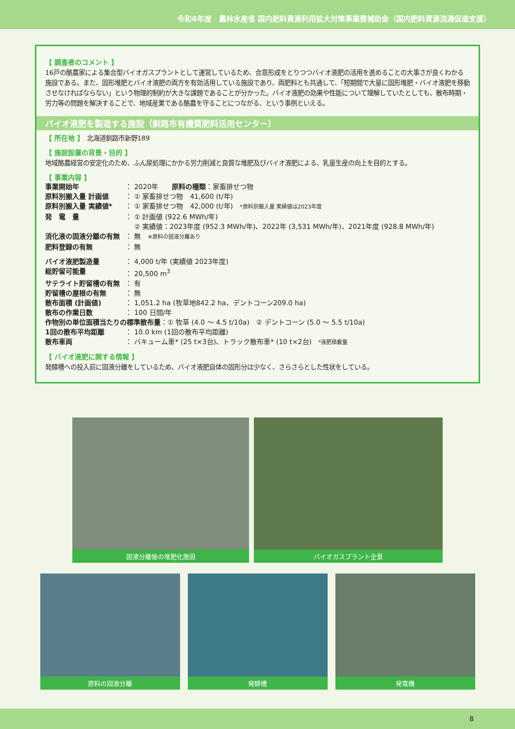令和6年度　農林水産省 国内肥料資源利用拡大対策事業費補助金（国内肥料資源流通促進支援）
【 調査者のコメント 】
16戸の酪農家による集合型バイオガスプラントとして運営しているため、合意形成をとりつつバイオ液肥の活用を進めることの大事さが良くわかる施設である。また、固形堆肥とバイオ液肥の両方を有効活用している施設であり、両肥料とも共通して、「短期間で大量に固形堆肥・バイオ液肥を移動させなければならない」という物理的制約が大きな課題であることが分かった。バイオ液肥の効果や性能について理解していたとしても、散布時期・労力等の問題を解決することで、地域産業である酪農を守ることにつながる、という事例といえる。
バイオ液肥を製造する施設（釧路市有機質肥料活用センター）
【 所在地 】　北海道釧路市新野189
【 施設設置の背景・目的 】
地域酪農経営の安定化のため、ふん尿処理にかかる労力削減と良質な堆肥及びバイオ液肥による、乳量生産の向上を目的とする。
【 事業内容 】
| 事業開始年 | ： 2020年 原料の種類 ：家畜排せつ物 |
| 原料別搬入量 計画値 | ： ① 家畜排せつ物 41,600 (t/年) |
| 原料別搬入量 実績値* | ： ① 家畜排せつ物 42,000 (t/年) *原料別搬入量 実績値は2023年度 |
| 発 電 量 | ： ① 計画値 (922.6 MWh/年) ② 実績値：2023年度 (952.3 MWh/年)、2022年 (3,531 MWh/年)、2021年度 (928.8 MWh/年) |
| 消化液の固液分離の有無 | ： 無 ※原料の固液分離あり |
| 肥料登録の有無 | ： 無 |
| バイオ液肥製造量 | ： 4,000 t/年 (実績値 2023年度) |
| 総貯留可能量 | ： 20,500 m<sup>3</sup> |
| サテライト貯留槽の有無 | ： 有 |
| 貯留槽の屋根の有無 | ： 無 |
| 散布面積 (計画値) | ： 1,051.2 ha (牧草地842.2 ha、デントコーン209.0 ha) |
| 散布の作業日数 | ： 100 日間/年 |
| 作物別の単位面積当たりの標準散布量 ：① 牧草 (4.0 ～ 4.5 t/10a) ② デントコーン (5.0 ～ 5.5 t/10a) | |
| 1回の散布平均距離 | ： 10.0 km (1回の散布平均距離) |
| 散布車両 | ： バキューム車* (25 t×3台)、トラック散布車* (10 t×2台) *液肥積載量 |
【 バイオ液肥に関する情報 】
発酵槽への投入前に固液分離をしているため、バイオ液肥自体の固形分は少なく、さらさらとした性状をしている。
固液分離後の堆肥化施設 バイオガスプラント全景
原料の固液分離 発酵槽 発電機
8